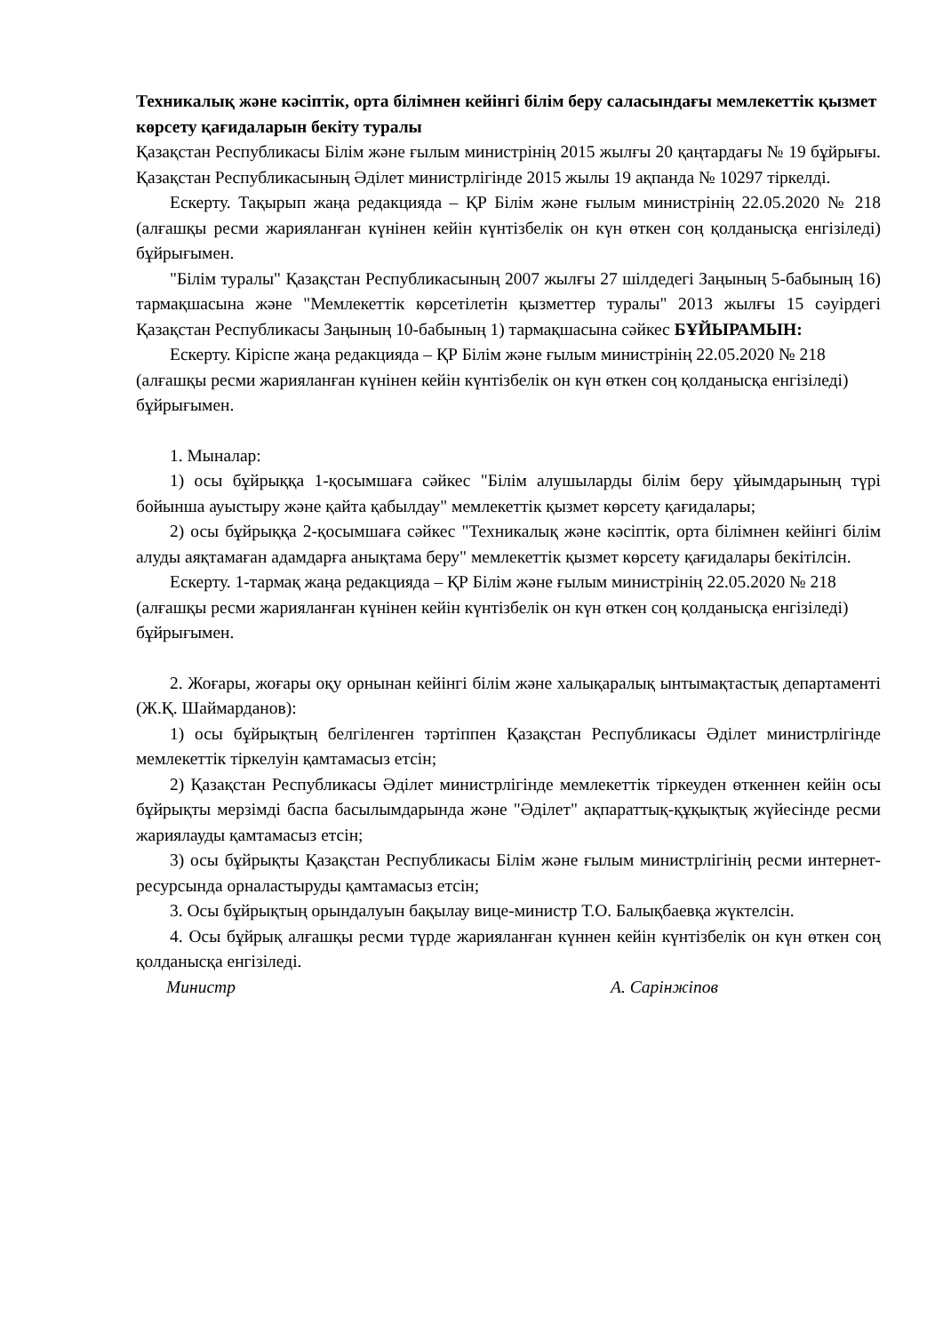Техникалық және кәсіптік, орта білімнен кейінгі білім беру саласындағы мемлекеттік қызмет көрсету қағидаларын бекіту туралы
Қазақстан Республикасы Білім және ғылым министрінің 2015 жылғы 20 қаңтардағы № 19 бұйрығы. Қазақстан Республикасының Әділет министрлігінде 2015 жылы 19 ақпанда № 10297 тіркелді.
Ескерту. Тақырып жаңа редакцияда – ҚР Білім және ғылым министрінің 22.05.2020 № 218 (алғашқы ресми жарияланған күнінен кейін күнтізбелік он күн өткен соң қолданысқа енгізіледі) бұйрығымен.
"Білім туралы" Қазақстан Республикасының 2007 жылғы 27 шілдедегі Заңының 5-бабының 16) тармақшасына және "Мемлекеттік көрсетілетін қызметтер туралы" 2013 жылғы 15 сәуірдегі Қазақстан Республикасы Заңының 10-бабының 1) тармақшасына сәйкес БҰЙЫРАМЫН:
Ескерту. Кіріспе жаңа редакцияда – ҚР Білім және ғылым министрінің 22.05.2020 № 218 (алғашқы ресми жарияланған күнінен кейін күнтізбелік он күн өткен соң қолданысқа енгізіледі) бұйрығымен.
1. Мыналар:
1) осы бұйрыққа 1-қосымшаға сәйкес "Білім алушыларды білім беру ұйымдарының түрі бойынша ауыстыру және қайта қабылдау" мемлекеттік қызмет көрсету қағидалары;
2) осы бұйрыққа 2-қосымшаға сәйкес "Техникалық және кәсіптік, орта білімнен кейінгі білім алуды аяқтамаған адамдарға анықтама беру" мемлекеттік қызмет көрсету қағидалары бекітілсін.
Ескерту. 1-тармақ жаңа редакцияда – ҚР Білім және ғылым министрінің 22.05.2020 № 218 (алғашқы ресми жарияланған күнінен кейін күнтізбелік он күн өткен соң қолданысқа енгізіледі) бұйрығымен.
2. Жоғары, жоғары оқу орнынан кейінгі білім және халықаралық ынтымақтастық департаменті (Ж.Қ. Шаймарданов):
1) осы бұйрықтың белгіленген тәртіппен Қазақстан Республикасы Әділет министрлігінде мемлекеттік тіркелуін қамтамасыз етсін;
2) Қазақстан Республикасы Әділет министрлігінде мемлекеттік тіркеуден өткеннен кейін осы бұйрықты мерзімді баспа басылымдарында және "Әділет" ақпараттық-құқықтық жүйесінде ресми жариялауды қамтамасыз етсін;
3) осы бұйрықты Қазақстан Республикасы Білім және ғылым министрлігінің ресми интернет-ресурсында орналастыруды қамтамасыз етсін;
3. Осы бұйрықтың орындалуын бақылау вице-министр Т.О. Балықбаевқа жүктелсін.
4. Осы бұйрық алғашқы ресми түрде жарияланған күннен кейін күнтізбелік он күн өткен соң қолданысқа енгізіледі.
Министр А. Сарінжіпов